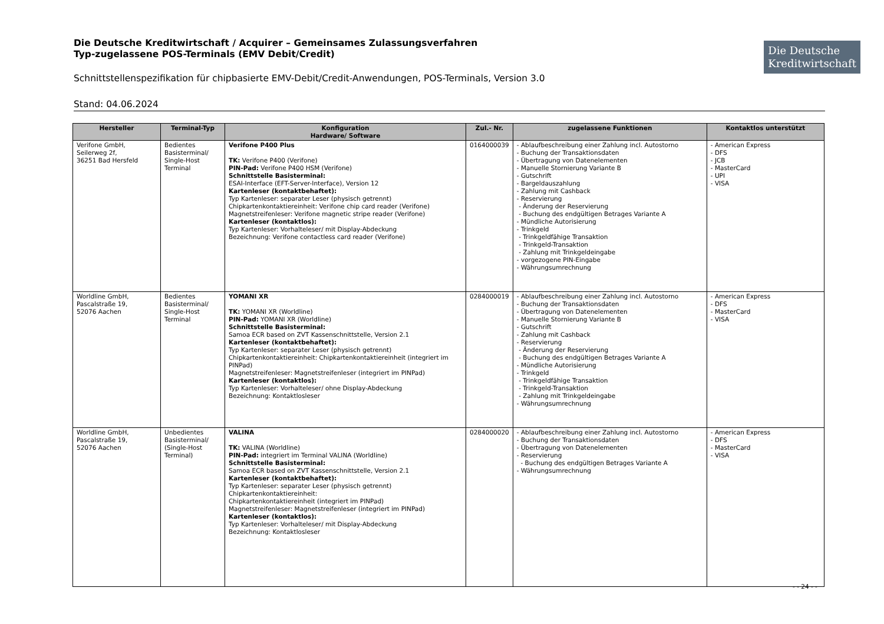Die Deutsche Kreditwirtschaft / Acquirer – Gemeinsames Zulassungsverfahren
Typ-zugelassene POS-Terminals (EMV Debit/Credit)
Die Deutsche
Kreditwirtschaft
Schnittstellenspezifikation für chipbasierte EMV-Debit/Credit-Anwendungen, POS-Terminals, Version 3.0
Stand: 04.06.2024
| Hersteller | Terminal-Typ | Konfiguration Hardware/ Software | Zul.- Nr. | zugelassene Funktionen | Kontaktlos unterstützt |
| --- | --- | --- | --- | --- | --- |
| Verifone GmbH, Seilerweg 2f, 36251 Bad Hersfeld | Bedientes Basisterminal/ Single-Host Terminal | Verifone P400 Plus TK: Verifone P400 (Verifone) PIN-Pad: Verifone P400 HSM (Verifone) Schnittstelle Basisterminal: ESAI-Interface (EFT-Server-Interface), Version 12 Kartenleser (kontaktbehaftet): Typ Kartenleser: separater Leser (physisch getrennt) Chipkartenkontaktiereinheit: Verifone chip card reader (Verifone) Magnetstreifenleser: Verifone magnetic stripe reader (Verifone) Kartenleser (kontaktlos): Typ Kartenleser: Vorhalteleser/ mit Display-Abdeckung Bezeichnung: Verifone contactless card reader (Verifone) | 0164000039 | - Ablaufbeschreibung einer Zahlung incl. Autostorno - Buchung der Transaktionsdaten - Übertragung von Datenelementen - Manuelle Stornierung Variante B - Gutschrift - Bargeldauszahlung - Zahlung mit Cashback - Reservierung - Änderung der Reservierung - Buchung des endgültigen Betrages Variante A - Mündliche Autorisierung - Trinkgeld - Trinkgeldfähige Transaktion - Trinkgeld-Transaktion - Zahlung mit Trinkgeldeingabe - vorgezogene PIN-Eingabe - Währungsumrechnung | - American Express - DFS - JCB - MasterCard - UPI - VISA |
| Worldline GmbH, Pascalstraße 19, 52076 Aachen | Bedientes Basisterminal/ Single-Host Terminal | YOMANI XR TK: YOMANI XR (Worldline) PIN-Pad: YOMANI XR (Worldline) Schnittstelle Basisterminal: Samoa ECR based on ZVT Kassenschnittstelle, Version 2.1 Kartenleser (kontaktbehaftet): Typ Kartenleser: separater Leser (physisch getrennt) Chipkartenkontaktiereinheit: Chipkartenkontaktiereinheit (integriert im PINPad) Magnetstreifenleser: Magnetstreifenleser (integriert im PINPad) Kartenleser (kontaktlos): Typ Kartenleser: Vorhalteleser/ ohne Display-Abdeckung Bezeichnung: Kontaktlosleser | 0284000019 | - Ablaufbeschreibung einer Zahlung incl. Autostorno - Buchung der Transaktionsdaten - Übertragung von Datenelementen - Manuelle Stornierung Variante B - Gutschrift - Zahlung mit Cashback - Reservierung - Änderung der Reservierung - Buchung des endgültigen Betrages Variante A - Mündliche Autorisierung - Trinkgeld - Trinkgeldfähige Transaktion - Trinkgeld-Transaktion - Zahlung mit Trinkgeldeingabe - Währungsumrechnung | - American Express - DFS - MasterCard - VISA |
| Worldline GmbH, Pascalstraße 19, 52076 Aachen | Unbedientes Basisterminal/ (Single-Host Terminal) | VALINA TK: VALINA (Worldline) PIN-Pad: integriert im Terminal VALINA (Worldline) Schnittstelle Basisterminal: Samoa ECR based on ZVT Kassenschnittstelle, Version 2.1 Kartenleser (kontaktbehaftet): Typ Kartenleser: separater Leser (physisch getrennt) Chipkartenkontaktiereinheit: Chipkartenkontaktiereinheit (integriert im PINPad) Magnetstreifenleser: Magnetstreifenleser (integriert im PINPad) Kartenleser (kontaktlos): Typ Kartenleser: Vorhalteleser/ mit Display-Abdeckung Bezeichnung: Kontaktlosleser | 0284000020 | - Ablaufbeschreibung einer Zahlung incl. Autostorno - Buchung der Transaktionsdaten - Übertragung von Datenelementen - Reservierung - Buchung des endgültigen Betrages Variante A - Währungsumrechnung | - American Express - DFS - MasterCard - VISA |
- - 24 - -